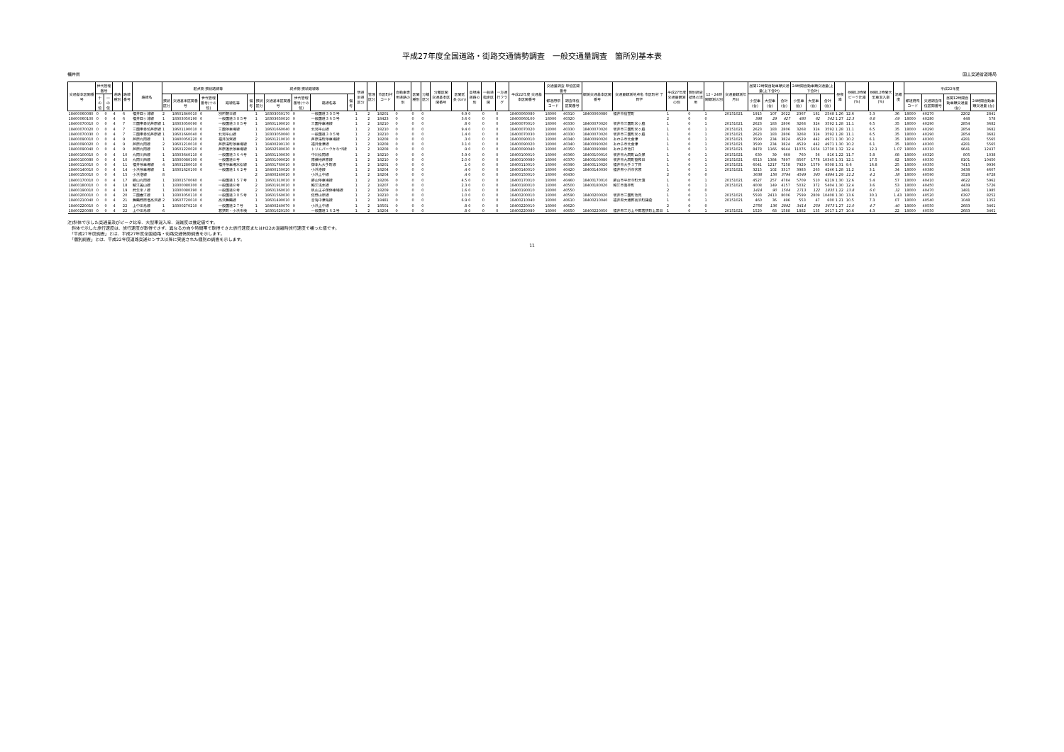平成27年度全国道路・街路交通情勢調査　一般交通量調査　箇所別基本表
福井県 国土交通省道路局
| 交通基本区間番号 | 世代管理番号 | | 道路種別 | 路線番号 | 路線名 | 起点側 接続路線等 | | | | | 終点側 接続路線等 | | | | | 現道旧道区分 | 管理区分 | 市区町村コード | 自動車専用道路の別 | 区間種別 | 分離区分 | 分離区間 交通基本区間番号 | 区間延長 (km) | 高規格道路の別 | 一般道指定区間 | 一方通行フラグ | 平成22年度 交通基本区間番号 | 交通量調査 単位区間番号 | | 観測交通基本区間番号 | 交通量観測地点名 市区町村 丁目字 | 平成27年度交通量観測の別 | 個別調査結果の活用 | 12・24時間観測の別 | 交通量観測年月日 | 昼間12時間自動車類交通量(上下合計) | | | 24時間自動車類交通量(上下合計) | | | 昼夜率 | 昼間12時間ピーク比率 (%) | 昼間12時間大型車混入率 (%) | 混雑度 | 平成22年度 | | | |
| --- | --- | --- | --- | --- | --- | --- | --- | --- | --- | --- | --- | --- | --- | --- | --- | --- | --- | --- | --- | --- | --- | --- | --- | --- | --- | --- | --- | --- | --- | --- | --- | --- | --- | --- | --- | --- | --- | --- | --- | --- | --- | --- | --- | --- | --- | --- | --- | --- | --- |
| | 十の位 | 一の位 | | | | 接続区分 | 交通基本区間番号 | 世代管理番号(十の位) | 路線名等 | 備考 | 接続区分 | 交通基本区間番号 | 世代管理番号(十の位) | 路線名等 | 備考 | | | | | | | | | | | | | 都道府県コード | 調査単位区間番号 | | | | | | | 小型車 (台) | 大型車 (台) | 合計 (台) | 小型車 (台) | 大型車 (台) | 合計 (台) | | | | | 都道府県コード | 交通調査単位区間番号 | 昼間12時間自動車類交通量 (台) | 24時間自動車類交通量 (台) |
| 18400060080 | 0 | 0 | 4 | 6 | 福井四ヶ浦線 | 2 | 18601840010 | 0 | 別所朝日線 | | 1 | 18303050170 | 0 | 一般国道３０５号 | | 1 | 2 | 18201 | 0 | 0 | 0 | | 6.9 | 0 | 0 | 0 | 18400060080 | 18000 | 40310 | 18400060080 | 福井市宿堂町 | 1 | 0 | 1 | 20151021 | 1915 | 107 | 2022 | 2367 | 181 | 2548 | 1.26 | 12.6 | 5.3 | .36 | 18000 | 40270 | 2202 | 2841 |
| 18400060100 | 0 | 0 | 4 | 6 | 福井四ヶ浦線 | 1 | 18303050190 | 0 | 一般国道３０５号 | | 1 | 18303650010 | 0 | 一般国道３６５号 | | 1 | 2 | 18423 | 0 | 0 | 0 | | 3.6 | 0 | 0 | 0 | 18400060100 | 18000 | 40320 | | | 2 | 0 | 0 | | 398 | 29 | 427 | 480 | 62 | 542 | 1.27 | 12.3 | 6.8 | .09 | 18000 | 40280 | 448 | 578 |
| 18400070010 | 0 | 0 | 4 | 7 | 三国東尋坊芦原線 | 1 | 18303050090 | 0 | 一般国道３０５号 | | 1 | 18601190010 | 0 | 三国停車場線 | | 1 | 2 | 18210 | 0 | 0 | 0 | | .8 | 0 | 0 | 0 | 18400070010 | 18000 | 40330 | 18400070020 | 坂井市三国町米ヶ脇 | 1 | 0 | 1 | 20151021 | 2623 | 183 | 2806 | 3268 | 324 | 3592 | 1.28 | 11.1 | 6.5 | .35 | 18000 | 40290 | 2854 | 3682 |
| 18400070020 | 0 | 0 | 4 | 7 | 三国東尋坊芦原線 | 1 | 18601190010 | 0 | 三国停車場線 | | 1 | 18601660040 | 0 | 北潟平山線 | | 1 | 2 | 18210 | 0 | 0 | 0 | | 9.4 | 0 | 0 | 0 | 18400070020 | 18000 | 40330 | 18400070020 | 坂井市三国町米ヶ脇 | 1 | 0 | 1 | 20151021 | 2623 | 183 | 2806 | 3268 | 324 | 3592 | 1.28 | 11.1 | 6.5 | .35 | 18000 | 40290 | 2854 | 3682 |
| 18400070030 | 0 | 0 | 4 | 7 | 三国東尋坊芦原線 | 1 | 18601660040 | 0 | 北潟平山線 | | 1 | 18303050060 | 0 | 一般国道３０５号 | | 1 | 2 | 18210 | 0 | 0 | 0 | | 1.4 | 0 | 0 | 0 | 18400070030 | 18000 | 40330 | 18400070020 | 坂井市三国町米ヶ脇 | 1 | 0 | 1 | 20151021 | 2623 | 183 | 2806 | 3268 | 324 | 3592 | 1.28 | 11.1 | 6.5 | .35 | 18000 | 40290 | 2854 | 3682 |
| 18400090010 | 0 | 0 | 4 | 9 | 芦原丸岡線 | 1 | 18400050220 | 0 | 福井加賀線 | | 2 | 18601210010 | 0 | 芦原湯町停車場線 | | 1 | 2 | 18208 | 0 | 0 | 0 | | .3 | 0 | 0 | 0 | 18400090010 | 18000 | 40340 | 18400090020 | あわら市北金津 | 1 | 0 | 1 | 20151021 | 3590 | 234 | 3824 | 4529 | 442 | 4971 | 1.30 | 10.2 | 6.1 | .35 | 18000 | 40300 | 4281 | 5565 |
| 18400090020 | 0 | 0 | 4 | 9 | 芦原丸岡線 | 2 | 18601210010 | 0 | 芦原湯町停車場線 | | 1 | 18400290130 | 0 | 福井金津線 | | 1 | 2 | 18208 | 0 | 0 | 0 | | 3.1 | 0 | 0 | 0 | 18400090020 | 18000 | 40340 | 18400090020 | あわら市北金津 | 1 | 0 | 1 | 20151021 | 3590 | 234 | 3824 | 4529 | 442 | 4971 | 1.30 | 10.2 | 6.1 | .35 | 18000 | 40300 | 4281 | 5565 |
| 18400090040 | 0 | 0 | 4 | 9 | 芦原丸岡線 | 1 | 18601220020 | 0 | 芦原温泉停車場線 | | 1 | 18602580030 | 0 | トリムパークかなづ線 | | 1 | 2 | 18208 | 0 | 0 | 0 | | .9 | 0 | 0 | 0 | 18400090040 | 18000 | 40350 | 18400090080 | あわら市池口 | 1 | 0 | 1 | 20151021 | 8478 | 1166 | 9644 | 11076 | 1654 | 12730 | 1.32 | 12.4 | 12.1 | 1.07 | 18000 | 40310 | 9641 | 12437 |
| 18400100010 | 0 | 0 | 4 | 10 | 丸岡川西線 | 1 | 18303640110 | 0 | 一般国道３６４号 | | 1 | 18601100030 | 0 | 中川松岡線 | | 1 | 2 | 18210 | 0 | 0 | 0 | | 5.9 | 0 | 0 | 0 | 18400100010 | 18000 | 40360 | 18400100010 | 坂井市丸岡町山久保 | 1 | 0 | 1 | 20151021 | 630 | 39 | 669 | 760 | 56 | 816 | 1.22 | 11.7 | 5.8 | .08 | 18000 | 40320 | 805 | 1038 |
| 18400100080 | 0 | 0 | 4 | 10 | 丸岡川西線 | 1 | 18300080100 | 0 | 一般国道８号 | | 1 | 18601090020 | 0 | 南横地芦原線 | | 1 | 2 | 18210 | 0 | 0 | 0 | | 2.0 | 0 | 0 | 0 | 18400100080 | 18000 | 40370 | 18400100080 | 坂井市丸岡町笹和田 | 1 | 0 | 1 | 20151021 | 6513 | 1384 | 7897 | 8567 | 1778 | 10345 | 1.31 | 12.1 | 17.5 | .92 | 18000 | 40330 | 8101 | 10450 |
| 18400110010 | 0 | 0 | 4 | 11 | 福井停車場線 | 4 | 18601280010 | 0 | 福井停車場米松線 | | 1 | 18601760010 | 0 | 御本丸大手町線 | | 1 | 2 | 18201 | 0 | 0 | 0 | | .1 | 0 | 0 | 0 | 18400110010 | 18000 | 40390 | 18400110020 | 福井市大手３丁目 | 1 | 0 | 1 | 20151021 | 6041 | 1217 | 7258 | 7929 | 1579 | 9508 | 1.31 | 9.6 | 16.8 | .25 | 18000 | 40350 | 7415 | 9936 |
| 18400140010 | 0 | 0 | 4 | 14 | 小浜停車場線 | 1 | 18301620100 | 0 | 一般国道１６２号 | | 1 | 18400150020 | 0 | 小浜港線 | | 1 | 2 | 18204 | 0 | 0 | 0 | | .4 | 0 | 0 | 0 | 18400140010 | 18000 | 40420 | 18400140030 | 福井県小浜市伏原 | 1 | 0 | 1 | 20151021 | 3215 | 102 | 3317 | 3983 | 263 | 4246 | 1.28 | 11.2 | 3.1 | .34 | 18000 | 40380 | 3438 | 4607 |
| 18400150010 | 0 | 0 | 4 | 15 | 小浜港線 | 8 | | | | | 2 | 18400240010 | 0 | 小浜上中線 | | 1 | 2 | 18204 | 0 | 0 | 0 | | .4 | 0 | 0 | 0 | 18400150010 | 18000 | 40430 | | | 2 | 0 | 0 | | 3638 | 156 | 3794 | 4549 | 345 | 4894 | 1.29 | 11.2 | 4.1 | .38 | 18000 | 40590 | 3528 | 4728 |
| 18400170010 | 0 | 0 | 4 | 17 | 勝山丸岡線 | 1 | 18301570060 | 0 | 一般国道１５７号 | | 1 | 18601310010 | 0 | 勝山停車場線 | | 1 | 2 | 18206 | 0 | 0 | 0 | | 4.5 | 0 | 0 | 0 | 18400170010 | 18000 | 40460 | 18400170010 | 勝山市平泉寺町大渡 | 1 | 0 | 1 | 20151021 | 4527 | 257 | 4784 | 5709 | 510 | 6219 | 1.30 | 12.6 | 5.4 | .57 | 18000 | 40410 | 4622 | 5962 |
| 18400180010 | 0 | 0 | 4 | 18 | 鯖江美山線 | 1 | 18300080300 | 0 | 一般国道８号 | | 2 | 18601910010 | 0 | 鯖江浅水線 | | 1 | 2 | 18207 | 0 | 0 | 0 | | 2.3 | 0 | 0 | 0 | 18400180010 | 18000 | 40500 | 18400180020 | 鯖江市落井町 | 1 | 0 | 1 | 20151021 | 4008 | 149 | 4157 | 5032 | 372 | 5404 | 1.30 | 12.4 | 3.6 | .53 | 18000 | 40450 | 4439 | 5726 |
| 18400190010 | 0 | 0 | 4 | 19 | 武生米ノ線 | 1 | 18300080390 | 0 | 一般国道８号 | | 2 | 18601360010 | 0 | 帆山王子保停車場線 | | 1 | 2 | 18209 | 0 | 0 | 0 | | 1.6 | 0 | 0 | 0 | 18400190010 | 18000 | 40550 | | | 2 | 0 | 0 | | 1414 | 90 | 1504 | 1713 | 122 | 1835 | 1.22 | 13.8 | 6.0 | .32 | 18000 | 40470 | 1481 | 1985 |
| 18400200010 | 0 | 0 | 4 | 20 | 三国春江線 | 1 | 18303050110 | 0 | 一般国道３０５号 | | 1 | 18601560030 | 0 | 佐野山岸線 | | 1 | 2 | 18210 | 0 | 0 | 0 | | 1.0 | 0 | 0 | 0 | 18400200010 | 18000 | 40590 | 18400200020 | 坂井市三国町池見 | 1 | 0 | 1 | 20151021 | 5593 | 2413 | 8006 | 7599 | 2809 | 10408 | 1.30 | 13.6 | 30.1 | 1.43 | 18000 | 40520 | 6397 | 8252 |
| 18400210040 | 0 | 0 | 4 | 21 | 舞鶴野原港高浜線 | 2 | 18607720010 | 0 | 高浜舞鶴線 | | 1 | 18601490010 | 0 | 音海中津海線 | | 1 | 2 | 18481 | 0 | 0 | 0 | | 6.9 | 0 | 0 | 0 | 18400210040 | 18000 | 40610 | 18400210040 | 福井県大飯郡高浜町鎌倉 | 1 | 0 | 1 | 20151021 | 460 | 36 | 496 | 553 | 47 | 600 | 1.21 | 10.5 | 7.3 | .07 | 18000 | 40540 | 1048 | 1352 |
| 18400220010 | 0 | 0 | 4 | 22 | 上中田烏線 | 1 | 18300270210 | 0 | 一般国道２７号 | | 1 | 18400240070 | 0 | 小浜上中線 | | 1 | 2 | 18501 | 0 | 0 | 0 | | .8 | 0 | 0 | 0 | 18400220010 | 18000 | 40620 | | | 2 | 0 | 0 | | 2756 | 136 | 2892 | 3414 | 259 | 3673 | 1.27 | 11.0 | 4.7 | .40 | 18000 | 40550 | 2683 | 3461 |
| 18400220080 | 0 | 0 | 4 | 22 | 上中田烏線 | 6 | | | 若狭町・小浜市境 | | 1 | 18301620150 | 0 | 一般国道１６２号 | | 1 | 2 | 18204 | 0 | 0 | 0 | | .8 | 0 | 0 | 0 | 18400220080 | 18000 | 40650 | 18400220050 | 福井県三方上中郡若狭町上黒田 | 1 | 0 | 1 | 20151021 | 1520 | 68 | 1588 | 1882 | 135 | 2017 | 1.27 | 10.6 | 4.3 | .22 | 18000 | 40550 | 2683 | 3461 |
注)斜体で示した交通量及びピーク比率、大型車混入率、混雑度は推定値です。
　斜体で示した旅行速度は、旅行速度が取得できず、異なる方向や時間帯で取得できた旅行速度またはH22の混雑時旅行速度で補った値です。
　「平成27年度調査」とは、平成27年度全国道路・街路交通情勢調査を示します。
　「個別調査」とは、平成22年度道路交通センサス以降に実施された個別の調査を示します。
11